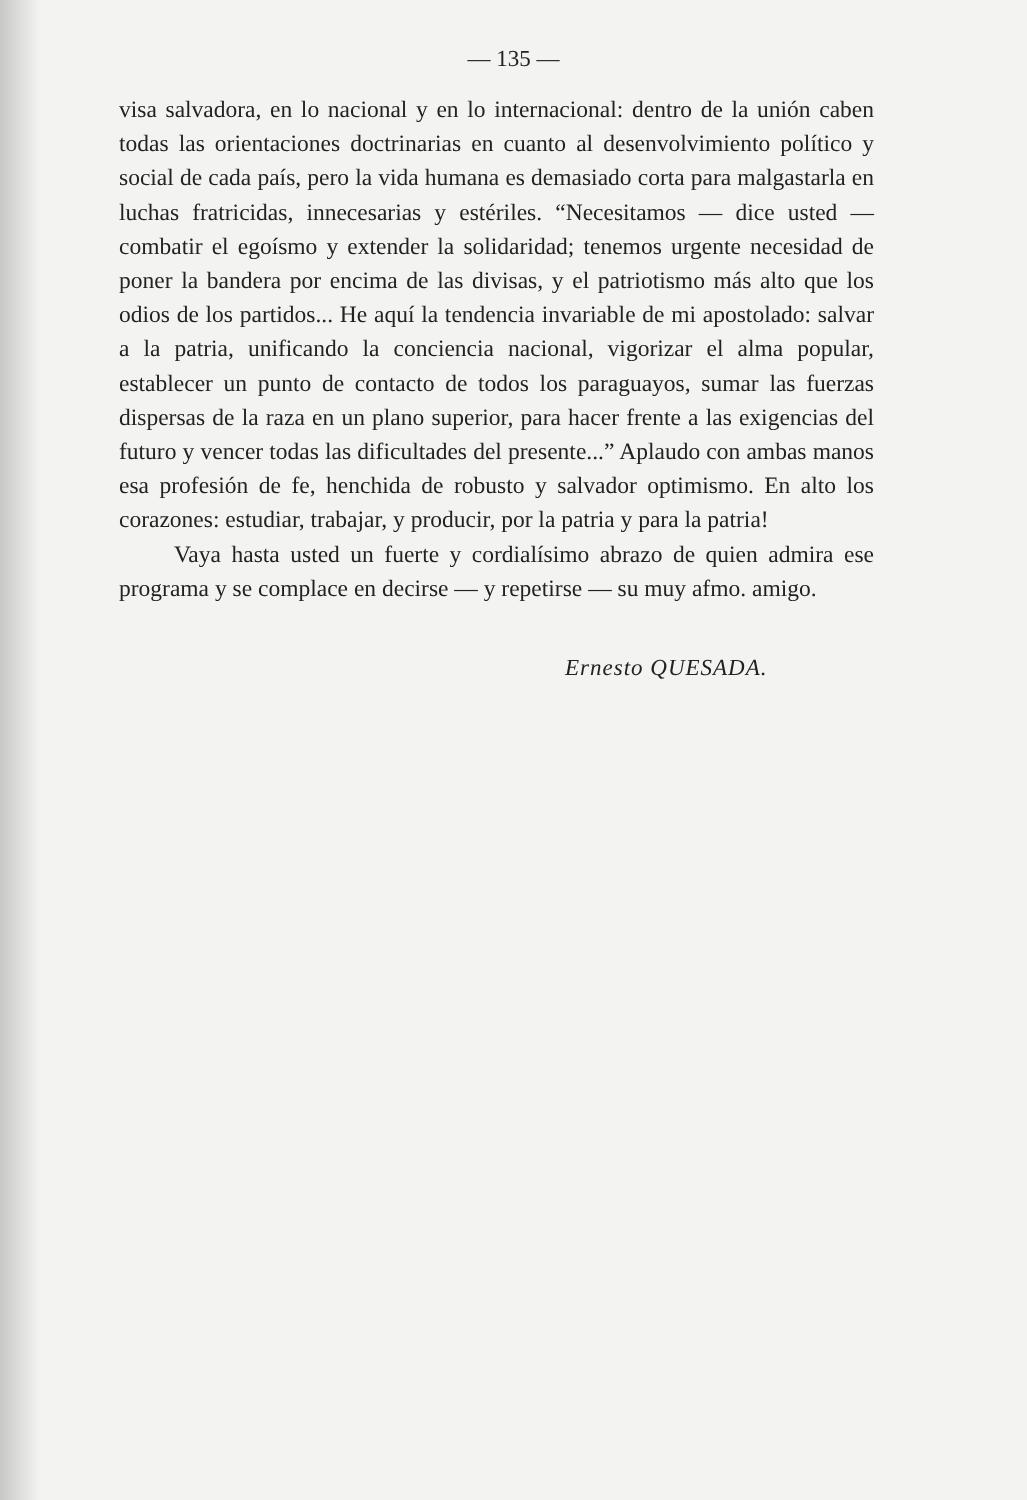— 135 —
visa salvadora, en lo nacional y en lo internacional: dentro de la unión caben todas las orientaciones doctrinarias en cuanto al desenvolvimiento político y social de cada país, pero la vida humana es demasiado corta para malgastarla en luchas fratricidas, innecesarias y estériles. “Necesitamos — dice usted — combatir el egoísmo y extender la solidaridad; tenemos urgente necesidad de poner la bandera por encima de las divisas, y el patriotismo más alto que los odios de los partidos... He aquí la tendencia invariable de mi apostolado: salvar a la patria, unificando la conciencia nacional, vigorizar el alma popular, establecer un punto de contacto de todos los paraguayos, sumar las fuerzas dispersas de la raza en un plano superior, para hacer frente a las exigencias del futuro y vencer todas las dificultades del presente...” Aplaudo con ambas manos esa profesión de fe, henchida de robusto y salvador optimismo. En alto los corazones: estudiar, trabajar, y producir, por la patria y para la patria!
Vaya hasta usted un fuerte y cordialísimo abrazo de quien admira ese programa y se complace en decirse — y repetirse — su muy afmo. amigo.
Ernesto QUESADA.